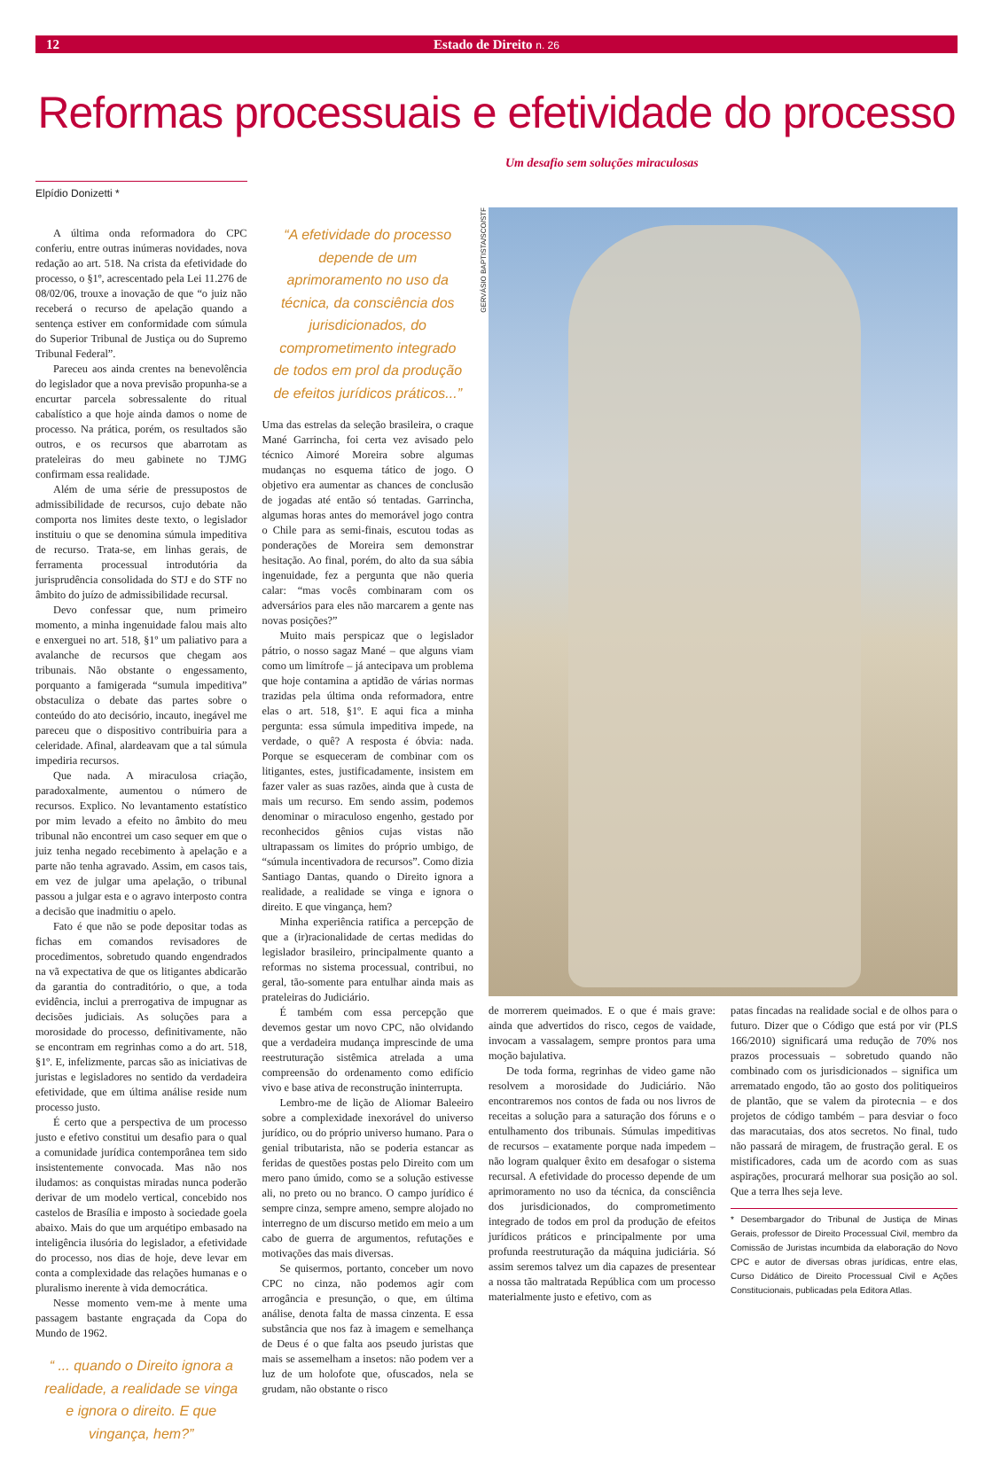12 Estado de Direito n. 26
Reformas processuais e efetividade do processo
Um desafio sem soluções miraculosas
Elpídio Donizetti *
A última onda reformadora do CPC conferiu, entre outras inúmeras novidades, nova redação ao art. 518. Na crista da efetividade do processo, o §1º, acrescentado pela Lei 11.276 de 08/02/06, trouxe a inovação de que “o juiz não receberá o recurso de apelação quando a sentença estiver em conformidade com súmula do Superior Tribunal de Justiça ou do Supremo Tribunal Federal”.
Pareceu aos ainda crentes na benevolência do legislador que a nova previsão propunha-se a encurtar parcela sobressalente do ritual cabalístico a que hoje ainda damos o nome de processo. Na prática, porém, os resultados são outros, e os recursos que abarrotam as prateleiras do meu gabinete no TJMG confirmam essa realidade.
Além de uma série de pressupostos de admissibilidade de recursos, cujo debate não comporta nos limites deste texto, o legislador instituiu o que se denomina súmula impeditiva de recurso. Trata-se, em linhas gerais, de ferramenta processual introdutória da jurisprudência consolidada do STJ e do STF no âmbito do juízo de admissibilidade recursal.
Devo confessar que, num primeiro momento, a minha ingenuidade falou mais alto e enxerguei no art. 518, §1º um paliativo para a avalanche de recursos que chegam aos tribunais. Não obstante o engessamento, porquanto a famigerada “sumula impeditiva” obstaculiza o debate das partes sobre o conteúdo do ato decisório, incauto, inegável me pareceu que o dispositivo contribuiria para a celeridade. Afinal, alardeavam que a tal súmula impediria recursos.
Que nada. A miraculosa criação, paradoxalmente, aumentou o número de recursos. Explico. No levantamento estatístico por mim levado a efeito no âmbito do meu tribunal não encontrei um caso sequer em que o juiz tenha negado recebimento à apelação e a parte não tenha agravado. Assim, em casos tais, em vez de julgar uma apelação, o tribunal passou a julgar esta e o agravo interposto contra a decisão que inadmitiu o apelo.
Fato é que não se pode depositar todas as fichas em comandos revisadores de procedimentos, sobretudo quando engendrados na vã expectativa de que os litigantes abdicarão da garantia do contraditório, o que, a toda evidência, inclui a prerrogativa de impugnar as decisões judiciais. As soluções para a morosidade do processo, definitivamente, não se encontram em regrinhas como a do art. 518, §1º. E, infelizmente, parcas são as iniciativas de juristas e legisladores no sentido da verdadeira efetividade, que em última análise reside num processo justo.
É certo que a perspectiva de um processo justo e efetivo constitui um desafio para o qual a comunidade jurídica contemporânea tem sido insistentemente convocada. Mas não nos iludamos: as conquistas miradas nunca poderão derivar de um modelo vertical, concebido nos castelos de Brasília e imposto à sociedade goela abaixo. Mais do que um arquétipo embasado na inteligência ilusória do legislador, a efetividade do processo, nos dias de hoje, deve levar em conta a complexidade das relações humanas e o pluralismo inerente à vida democrática.
Nesse momento vem-me à mente uma passagem bastante engraçada da Copa do Mundo de 1962.
“ ... quando o Direito ignora a realidade, a realidade se vinga e ignora o direito. E que vingança, hem?”
“A efetividade do processo depende de um aprimoramento no uso da técnica, da consciência dos jurisdicionados, do comprometimento integrado de todos em prol da produção de efeitos jurídicos práticos...”
Uma das estrelas da seleção brasileira, o craque Mané Garrincha, foi certa vez avisado pelo técnico Aimoré Moreira sobre algumas mudanças no esquema tático de jogo. O objetivo era aumentar as chances de conclusão de jogadas até então só tentadas. Garrincha, algumas horas antes do memorável jogo contra o Chile para as semi-finais, escutou todas as ponderações de Moreira sem demonstrar hesitação. Ao final, porém, do alto da sua sábia ingenuidade, fez a pergunta que não queria calar: “mas vocês combinaram com os adversários para eles não marcarem a gente nas novas posições?”
Muito mais perspicaz que o legislador pátrio, o nosso sagaz Mané – que alguns viam como um limítrofe – já antecipava um problema que hoje contamina a aptidão de várias normas trazidas pela última onda reformadora, entre elas o art. 518, §1º. E aqui fica a minha pergunta: essa súmula impeditiva impede, na verdade, o quê? A resposta é óbvia: nada. Porque se esqueceram de combinar com os litigantes, estes, justificadamente, insistem em fazer valer as suas razões, ainda que à custa de mais um recurso. Em sendo assim, podemos denominar o miraculoso engenho, gestado por reconhecidos gênios cujas vistas não ultrapassam os limites do próprio umbigo, de “súmula incentivadora de recursos”. Como dizia Santiago Dantas, quando o Direito ignora a realidade, a realidade se vinga e ignora o direito. E que vingança, hem?
Minha experiência ratifica a percepção de que a (ir)racionalidade de certas medidas do legislador brasileiro, principalmente quanto a reformas no sistema processual, contribui, no geral, tão-somente para entulhar ainda mais as prateleiras do Judiciário.
É também com essa percepção que devemos gestar um novo CPC, não olvidando que a verdadeira mudança imprescinde de uma reestruturação sistêmica atrelada a uma compreensão do ordenamento como edifício vivo e base ativa de reconstrução ininterrupta.
Lembro-me de lição de Aliomar Baleeiro sobre a complexidade inexorável do universo jurídico, ou do próprio universo humano. Para o genial tributarista, não se poderia estancar as feridas de questões postas pelo Direito com um mero pano úmido, como se a solução estivesse ali, no preto ou no branco. O campo jurídico é sempre cinza, sempre ameno, sempre alojado no interregno de um discurso metido em meio a um cabo de guerra de argumentos, refutações e motivações das mais diversas.
Se quisermos, portanto, conceber um novo CPC no cinza, não podemos agir com arrogância e presunção, o que, em última análise, denota falta de massa cinzenta. E essa substância que nos faz à imagem e semelhança de Deus é o que falta aos pseudo juristas que mais se assemelham a insetos: não podem ver a luz de um holofote que, ofuscados, nela se grudam, não obstante o risco
GERVÁSIO BAPTISTA/SCO/STF
de morrerem queimados. E o que é mais grave: ainda que advertidos do risco, cegos de vaidade, invocam a vassalagem, sempre prontos para uma moção bajulativa.
De toda forma, regrinhas de video game não resolvem a morosidade do Judiciário. Não encontraremos nos contos de fada ou nos livros de receitas a solução para a saturação dos fóruns e o entulhamento dos tribunais. Súmulas impeditivas de recursos – exatamente porque nada impedem – não logram qualquer êxito em desafogar o sistema recursal. A efetividade do processo depende de um aprimoramento no uso da técnica, da consciência dos jurisdicionados, do comprometimento integrado de todos em prol da produção de efeitos jurídicos práticos e principalmente por uma profunda reestruturação da máquina judiciária. Só assim seremos talvez um dia capazes de presentear a nossa tão maltratada República com um processo materialmente justo e efetivo, com as
patas fincadas na realidade social e de olhos para o futuro. Dizer que o Código que está por vir (PLS 166/2010) significará uma redução de 70% nos prazos processuais – sobretudo quando não combinado com os jurisdicionados – significa um arrematado engodo, tão ao gosto dos politiqueiros de plantão, que se valem da pirotecnia – e dos projetos de código também – para desviar o foco das maracutaias, dos atos secretos. No final, tudo não passará de miragem, de frustração geral. E os mistificadores, cada um de acordo com as suas aspirações, procurará melhorar sua posição ao sol. Que a terra lhes seja leve.
* Desembargador do Tribunal de Justiça de Minas Gerais, professor de Direito Processual Civil, membro da Comissão de Juristas incumbida da elaboração do Novo CPC e autor de diversas obras jurídicas, entre elas, Curso Didático de Direito Processual Civil e Ações Constitucionais, publicadas pela Editora Atlas.